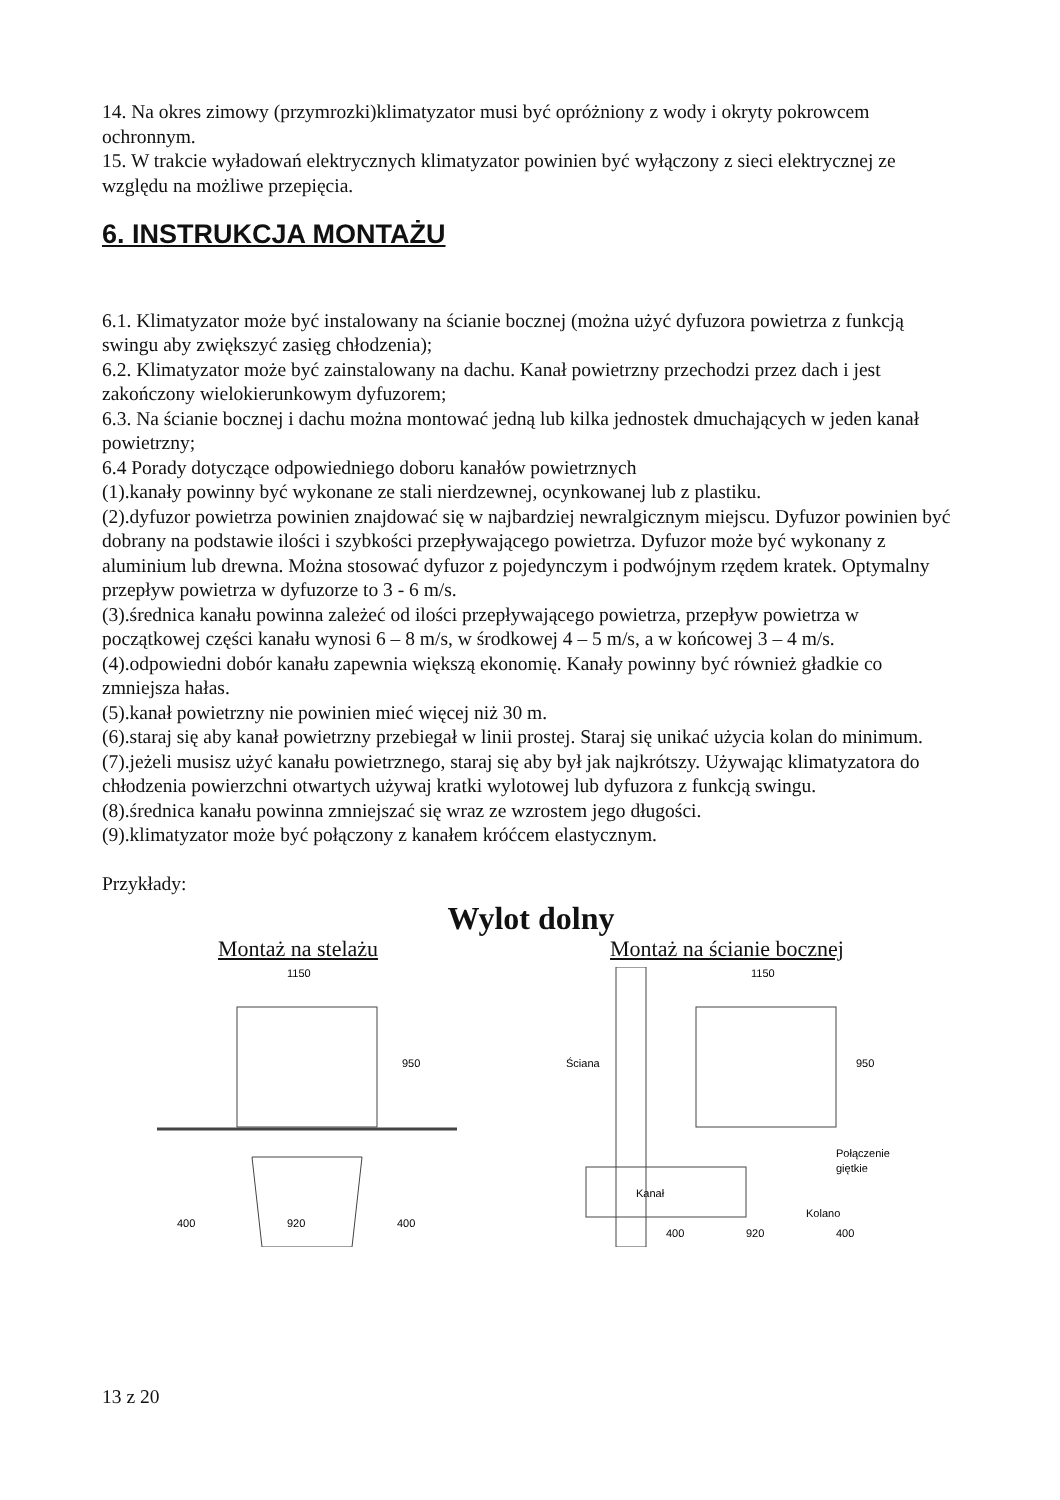14. Na okres zimowy (przymrozki)klimatyzator musi być opróżniony z wody i okryty pokrowcem ochronnym.
15. W trakcie wyładowań elektrycznych klimatyzator powinien być wyłączony z sieci elektrycznej ze względu na możliwe przepięcia.
6. INSTRUKCJA MONTAŻU
6.1. Klimatyzator może być instalowany na ścianie bocznej (można użyć dyfuzora powietrza z funkcją swingu aby zwiększyć zasięg chłodzenia);
6.2. Klimatyzator może być zainstalowany na dachu. Kanał powietrzny przechodzi przez dach i jest zakończony wielokierunkowym dyfuzorem;
6.3. Na ścianie bocznej i dachu można montować jedną lub kilka jednostek dmuchających w jeden kanał powietrzny;
6.4 Porady dotyczące odpowiedniego doboru kanałów powietrznych
(1).kanały powinny być wykonane ze stali nierdzewnej, ocynkowanej lub z plastiku.
(2).dyfuzor powietrza powinien znajdować się w najbardziej newralgicznym miejscu. Dyfuzor powinien być dobrany na podstawie ilości i szybkości przepływającego powietrza. Dyfuzor może być wykonany z aluminium lub drewna. Można stosować dyfuzor z pojedynczym i podwójnym rzędem kratek. Optymalny przepływ powietrza w dyfuzorze to 3 - 6 m/s.
(3).średnica kanału powinna zależeć od ilości przepływającego powietrza, przepływ powietrza w początkowej części kanału wynosi 6 – 8 m/s, w środkowej 4 – 5 m/s, a w końcowej 3 – 4 m/s.
(4).odpowiedni dobór kanału zapewnia większą ekonomię. Kanały powinny być również gładkie co zmniejsza hałas.
(5).kanał powietrzny nie powinien mieć więcej niż 30 m.
(6).staraj się aby kanał powietrzny przebiegał w linii prostej. Staraj się unikać użycia kolan do minimum.
(7).jeżeli musisz użyć kanału powietrznego, staraj się aby był jak najkrótszy. Używając klimatyzatora do chłodzenia powierzchni otwartych używaj kratki wylotowej lub dyfuzora z funkcją swingu.
(8).średnica kanału powinna zmniejszać się wraz ze wzrostem jego długości.
(9).klimatyzator może być połączony z kanałem króćcem elastycznym.
Przykłady:
Wylot dolny
Montaż na stelażu Montaż na ścianie bocznej
1150
950
400
920
400
Ściana
1150
950
Kanał
Połączenie
giętkie
Kolano
400
920
400
13 z 20